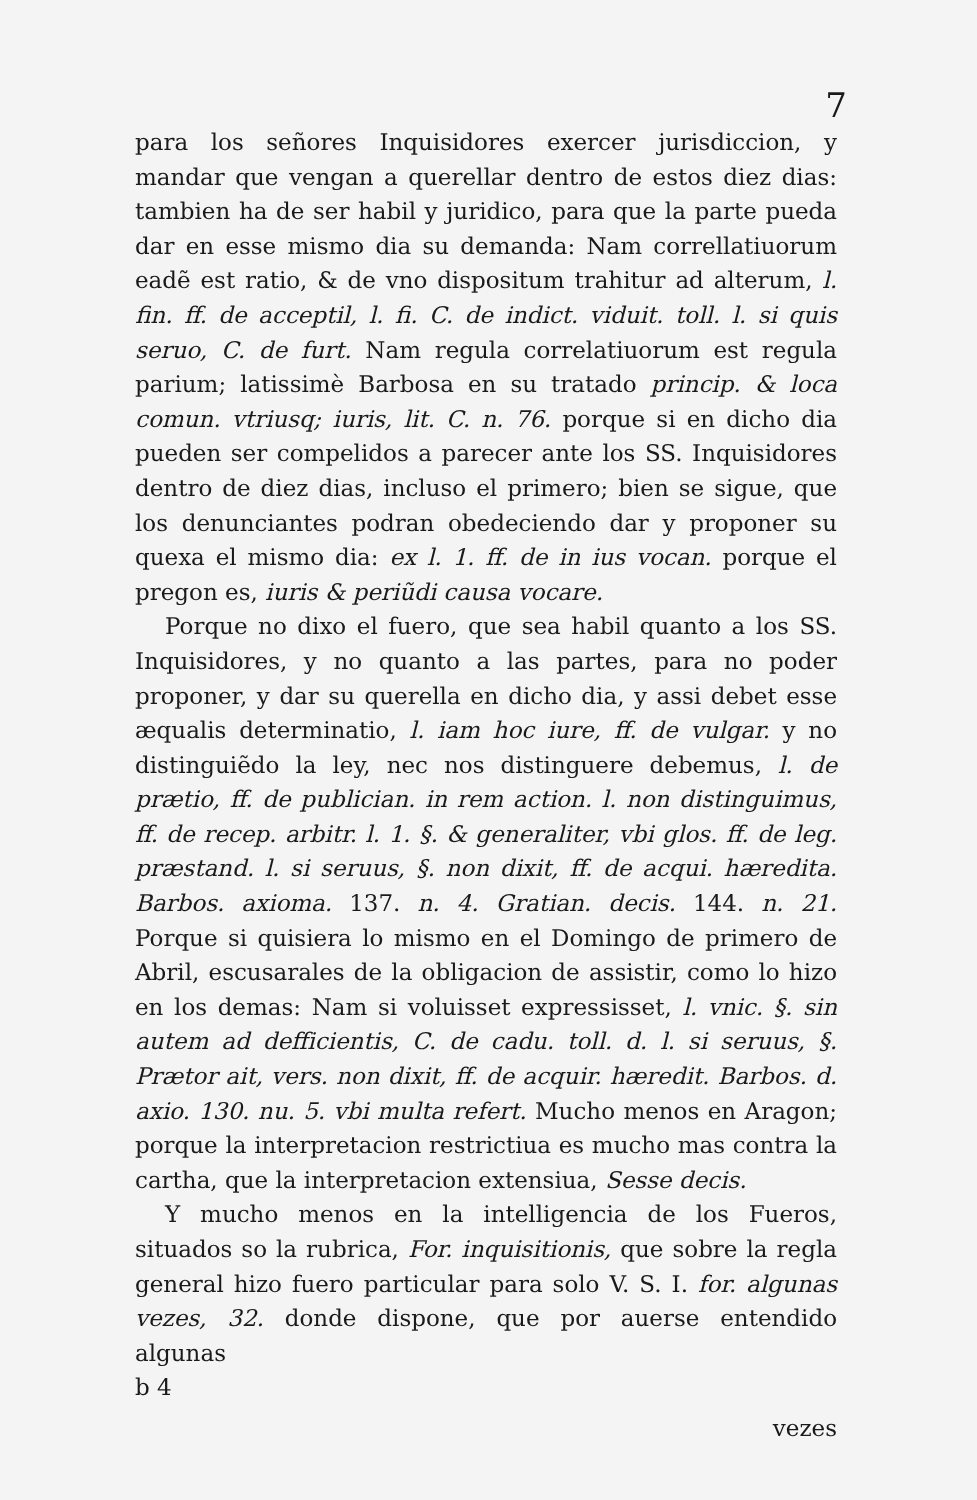7
para los señores Inquisidores exercer jurisdiccion, y mandar que vengan a querellar dentro de estos diez dias: tambien ha de ser habil y juridico, para que la parte pueda dar en esse mismo dia su demanda: Nam correllatiuorum eadẽ est ratio, & de vno dispositum trahitur ad alterum, l. fin. ff. de acceptil, l. fi. C. de indict. viduit. toll. l. si quis seruo, C. de furt. Nam regula correlatiuorum est regula parium; latissimè Barbosa en su tratado princip. & loca comun. vtriusq; iuris, lit. C. n. 76. porque si en dicho dia pueden ser compelidos a parecer ante los SS. Inquisidores dentro de diez dias, incluso el primero; bien se sigue, que los denunciantes podran obedeciendo dar y proponer su quexa el mismo dia: ex l. 1. ff. de in ius vocan. porque el pregon es, iuris & periũdi causa vocare.
Porque no dixo el fuero, que sea habil quanto a los SS. Inquisidores, y no quanto a las partes, para no poder proponer, y dar su querella en dicho dia, y assi debet esse æqualis determinatio, l. iam hoc iure, ff. de vulgar. y no distinguiẽdo la ley, nec nos distinguere debemus, l. de prætio, ff. de publician. in rem action. l. non distinguimus, ff. de recep. arbitr. l. 1. §. & generaliter, vbi glos. ff. de leg. præstand. l. si seruus, §. non dixit, ff. de acqui. hæredita. Barbos. axioma. 137. n. 4. Gratian. decis. 144. n. 21. Porque si quisiera lo mismo en el Domingo de primero de Abril, escusarales de la obligacion de assistir, como lo hizo en los demas: Nam si voluisset expressisset, l. vnic. §. sin autem ad defficientis, C. de cadu. toll. d. l. si seruus, §. Prætor ait, vers. non dixit, ff. de acquir. hæredit. Barbos. d. axio. 130. nu. 5. vbi multa refert. Mucho menos en Aragon; porque la interpretacion restrictiua es mucho mas contra la cartha, que la interpretacion extensiua, Sesse decis.
Y mucho menos en la intelligencia de los Fueros, situados so la rubrica, For. inquisitionis, que sobre la regla general hizo fuero particular para solo V. S. I. for. algunas vezes, 32. donde dispone, que por auerse entendido algunas
b 4
vezes